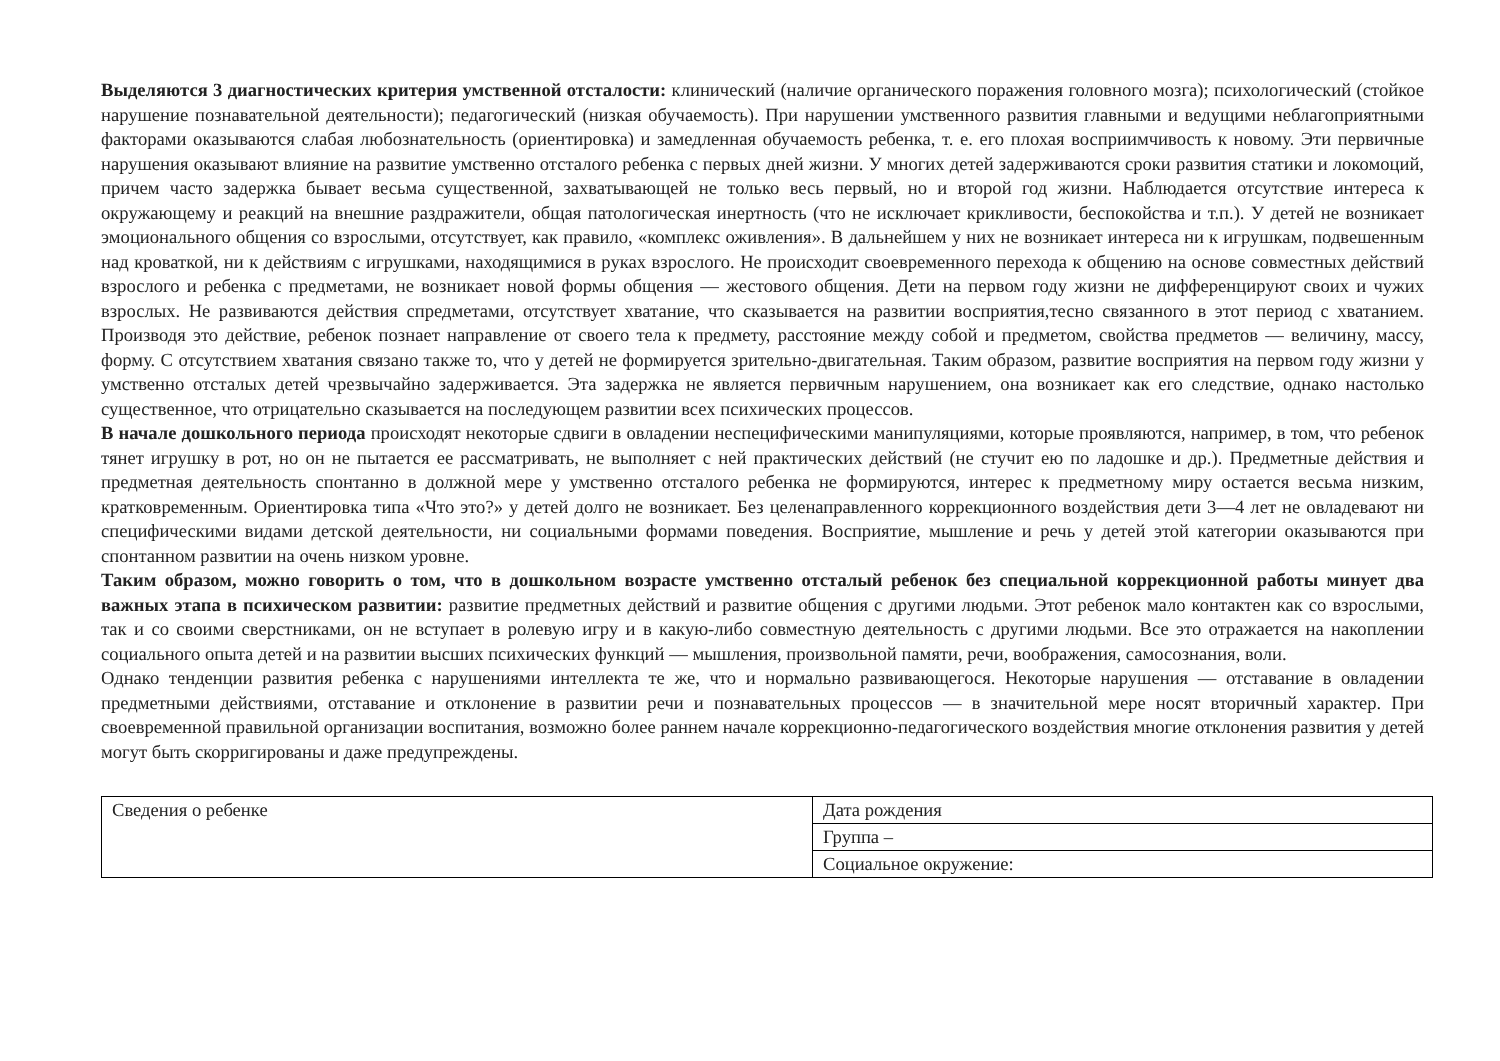Выделяются 3 диагностических критерия умственной отсталости: клинический (наличие органического поражения головного мозга); психологический (стойкое нарушение познавательной деятельности); педагогический (низкая обучаемость). При нарушении умственного развития главными и ведущими неблагоприятными факторами оказываются слабая любознательность (ориентировка) и замедленная обучаемость ребенка, т. е. его плохая восприимчивость к новому. Эти первичные нарушения оказывают влияние на развитие умственно отсталого ребенка с первых дней жизни. У многих детей задерживаются сроки развития статики и локомоций, причем часто задержка бывает весьма существенной, захватывающей не только весь первый, но и второй год жизни. Наблюдается отсутствие интереса к окружающему и реакций на внешние раздражители, общая патологическая инертность (что не исключает крикливости, беспокойства и т.п.). У детей не возникает эмоционального общения со взрослыми, отсутствует, как правило, «комплекс оживления». В дальнейшем у них не возникает интереса ни к игрушкам, подвешенным над кроваткой, ни к действиям с игрушками, находящимися в руках взрослого. Не происходит своевременного перехода к общению на основе совместных действий взрослого и ребенка с предметами, не возникает новой формы общения — жестового общения. Дети на первом году жизни не дифференцируют своих и чужих взрослых. Не развиваются действия спредметами, отсутствует хватание, что сказывается на развитии восприятия,тесно связанного в этот период с хватанием. Производя это действие, ребенок познает направление от своего тела к предмету, расстояние между собой и предметом, свойства предметов — величину, массу, форму. С отсутствием хватания связано также то, что у детей не формируется зрительно-двигательная. Таким образом, развитие восприятия на первом году жизни у умственно отсталых детей чрезвычайно задерживается. Эта задержка не является первичным нарушением, она возникает как его следствие, однако настолько существенное, что отрицательно сказывается на последующем развитии всех психических процессов.
В начале дошкольного периода происходят некоторые сдвиги в овладении неспецифическими манипуляциями, которые проявляются, например, в том, что ребенок тянет игрушку в рот, но он не пытается ее рассматривать, не выполняет с ней практических действий (не стучит ею по ладошке и др.). Предметные действия и предметная деятельность спонтанно в должной мере у умственно отсталого ребенка не формируются, интерес к предметному миру остается весьма низким, кратковременным. Ориентировка типа «Что это?» у детей долго не возникает. Без целенаправленного коррекционного воздействия дети 3—4 лет не овладевают ни специфическими видами детской деятельности, ни социальными формами поведения. Восприятие, мышление и речь у детей этой категории оказываются при спонтанном развитии на очень низком уровне.
Таким образом, можно говорить о том, что в дошкольном возрасте умственно отсталый ребенок без специальной коррекционной работы минует два важных этапа в психическом развитии: развитие предметных действий и развитие общения с другими людьми. Этот ребенок мало контактен как со взрослыми, так и со своими сверстниками, он не вступает в ролевую игру и в какую-либо совместную деятельность с другими людьми. Все это отражается на накоплении социального опыта детей и на развитии высших психических функций — мышления, произвольной памяти, речи, воображения, самосознания, воли.
Однако тенденции развития ребенка с нарушениями интеллекта те же, что и нормально развивающегося. Некоторые нарушения — отставание в овладении предметными действиями, отставание и отклонение в развитии речи и познавательных процессов — в значительной мере носят вторичный характер. При своевременной правильной организации воспитания, возможно более раннем начале коррекционно-педагогического воздействия многие отклонения развития у детей могут быть скорригированы и даже предупреждены.
| Сведения о ребенке | Дата рождения |
| | Группа – |
| | Социальное окружение: |